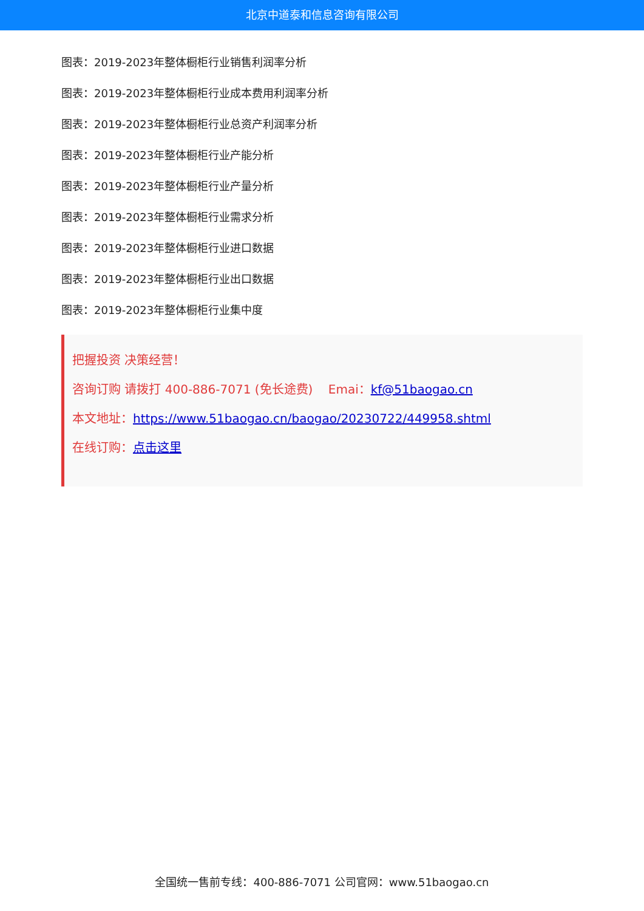北京中道泰和信息咨询有限公司
图表：2019-2023年整体橱柜行业销售利润率分析
图表：2019-2023年整体橱柜行业成本费用利润率分析
图表：2019-2023年整体橱柜行业总资产利润率分析
图表：2019-2023年整体橱柜行业产能分析
图表：2019-2023年整体橱柜行业产量分析
图表：2019-2023年整体橱柜行业需求分析
图表：2019-2023年整体橱柜行业进口数据
图表：2019-2023年整体橱柜行业出口数据
图表：2019-2023年整体橱柜行业集中度
把握投资 决策经营！
咨询订购 请拨打 400-886-7071 (免长途费) Emai：kf@51baogao.cn
本文地址：https://www.51baogao.cn/baogao/20230722/449958.shtml
在线订购：点击这里
全国统一售前专线：400-886-7071 公司官网：www.51baogao.cn